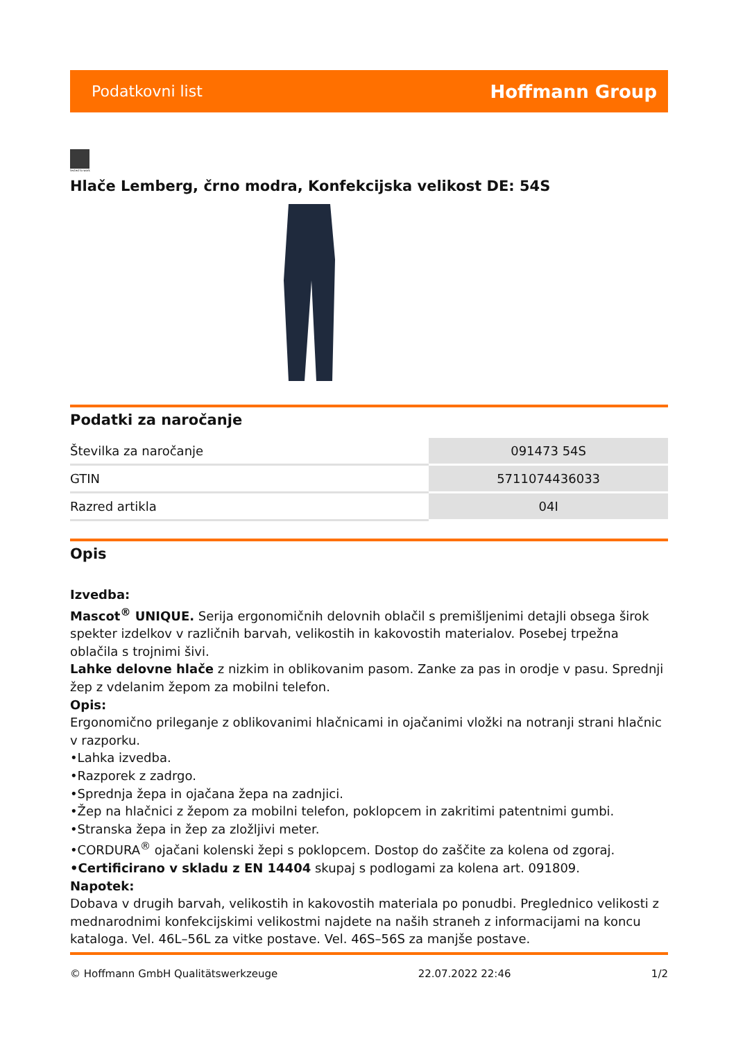Podatkovni list Hoffmann Group
tested to work
Hlače Lemberg, črno modra, Konfekcijska velikost DE: 54S
Podatki za naročanje
| Številka za naročanje | 091473 54S |
| GTIN | 5711074436033 |
| Razred artikla | 04I |
Opis
Izvedba:
Mascot<sup>®</sup> UNIQUE. Serija ergonomičnih delovnih oblačil s premišljenimi detajli obsega širok spekter izdelkov v različnih barvah, velikostih in kakovostih materialov. Posebej trpežna oblačila s trojnimi šivi.
Lahke delovne hlače z nizkim in oblikovanim pasom. Zanke za pas in orodje v pasu. Sprednji žep z vdelanim žepom za mobilni telefon.
Opis:
Ergonomično prileganje z oblikovanimi hlačnicami in ojačanimi vložki na notranji strani hlačnic v razporku.
•Lahka izvedba.
•Razporek z zadrgo.
•Sprednja žepa in ojačana žepa na zadnjici.
•Žep na hlačnici z žepom za mobilni telefon, poklopcem in zakritimi patentnimi gumbi.
•Stranska žepa in žep za zložljivi meter.
•CORDURA<sup>®</sup> ojačani kolenski žepi s poklopcem. Dostop do zaščite za kolena od zgoraj.
•Certificirano v skladu z EN 14404 skupaj s podlogami za kolena art. 091809.
Napotek:
Dobava v drugih barvah, velikostih in kakovostih materiala po ponudbi. Preglednico velikosti z mednarodnimi konfekcijskimi velikostmi najdete na naših straneh z informacijami na koncu kataloga. Vel. 46L–56L za vitke postave. Vel. 46S–56S za manjše postave.
© Hoffmann GmbH Qualitätswerkzeuge 22.07.2022 22:46 1/2